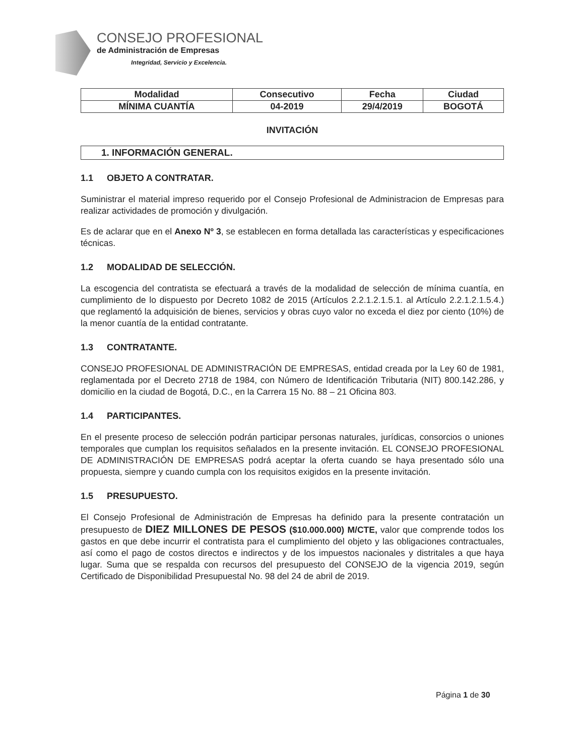CONSEJO PROFESIONAL
de Administración de Empresas
Integridad, Servicio y Excelencia.
| Modalidad | Consecutivo | Fecha | Ciudad |
| --- | --- | --- | --- |
| MÍNIMA CUANTÍA | 04-2019 | 29/4/2019 | BOGOTÁ |
INVITACIÓN
1. INFORMACIÓN GENERAL.
1.1 OBJETO A CONTRATAR.
Suministrar el material impreso requerido por el Consejo Profesional de Administracion de Empresas para realizar actividades de promoción y divulgación.
Es de aclarar que en el Anexo Nº 3, se establecen en forma detallada las características y especificaciones técnicas.
1.2 MODALIDAD DE SELECCIÓN.
La escogencia del contratista se efectuará a través de la modalidad de selección de mínima cuantía, en cumplimiento de lo dispuesto por Decreto 1082 de 2015 (Artículos 2.2.1.2.1.5.1. al Artículo 2.2.1.2.1.5.4.) que reglamentó la adquisición de bienes, servicios y obras cuyo valor no exceda el diez por ciento (10%) de la menor cuantía de la entidad contratante.
1.3 CONTRATANTE.
CONSEJO PROFESIONAL DE ADMINISTRACIÓN DE EMPRESAS, entidad creada por la Ley 60 de 1981, reglamentada por el Decreto 2718 de 1984, con Número de Identificación Tributaria (NIT) 800.142.286, y domicilio en la ciudad de Bogotá, D.C., en la Carrera 15 No. 88 – 21 Oficina 803.
1.4 PARTICIPANTES.
En el presente proceso de selección podrán participar personas naturales, jurídicas, consorcios o uniones temporales que cumplan los requisitos señalados en la presente invitación. EL CONSEJO PROFESIONAL DE ADMINISTRACIÓN DE EMPRESAS podrá aceptar la oferta cuando se haya presentado sólo una propuesta, siempre y cuando cumpla con los requisitos exigidos en la presente invitación.
1.5 PRESUPUESTO.
El Consejo Profesional de Administración de Empresas ha definido para la presente contratación un presupuesto de DIEZ MILLONES DE PESOS ($10.000.000) M/CTE, valor que comprende todos los gastos en que debe incurrir el contratista para el cumplimiento del objeto y las obligaciones contractuales, así como el pago de costos directos e indirectos y de los impuestos nacionales y distritales a que haya lugar. Suma que se respalda con recursos del presupuesto del CONSEJO de la vigencia 2019, según Certificado de Disponibilidad Presupuestal No. 98 del 24 de abril de 2019.
Página 1 de 30